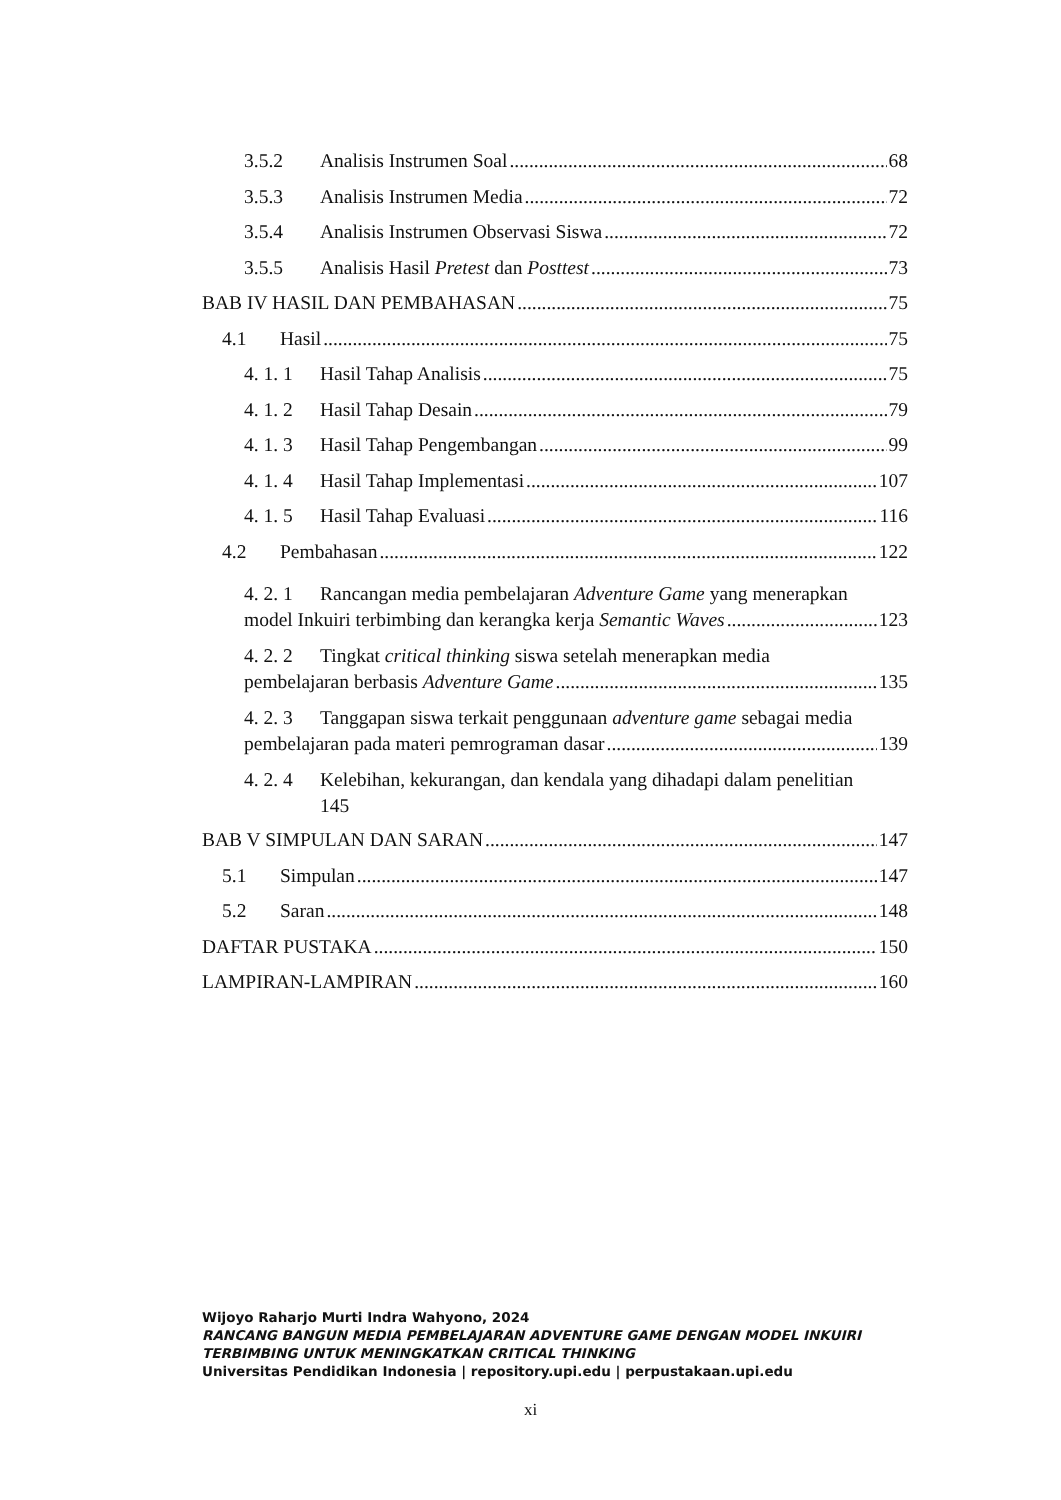3.5.2 Analisis Instrumen Soal 68
3.5.3 Analisis Instrumen Media 72
3.5.4 Analisis Instrumen Observasi Siswa 72
3.5.5 Analisis Hasil Pretest dan Posttest 73
BAB IV HASIL DAN PEMBAHASAN 75
4.1 Hasil 75
4. 1. 1 Hasil Tahap Analisis 75
4. 1. 2 Hasil Tahap Desain 79
4. 1. 3 Hasil Tahap Pengembangan 99
4. 1. 4 Hasil Tahap Implementasi 107
4. 1. 5 Hasil Tahap Evaluasi 116
4.2 Pembahasan 122
4. 2. 1 Rancangan media pembelajaran Adventure Game yang menerapkan
model Inkuiri terbimbing dan kerangka kerja Semantic Waves 123
4. 2. 2 Tingkat critical thinking siswa setelah menerapkan media
pembelajaran berbasis Adventure Game 135
4. 2. 3 Tanggapan siswa terkait penggunaan adventure game sebagai media
pembelajaran pada materi pemrograman dasar 139
4. 2. 4 Kelebihan, kekurangan, dan kendala yang dihadapi dalam penelitian
145
BAB V SIMPULAN DAN SARAN 147
5.1 Simpulan 147
5.2 Saran 148
DAFTAR PUSTAKA 150
LAMPIRAN-LAMPIRAN 160
Wijoyo Raharjo Murti Indra Wahyono, 2024
RANCANG BANGUN MEDIA PEMBELAJARAN ADVENTURE GAME DENGAN MODEL INKUIRI
TERBIMBING UNTUK MENINGKATKAN CRITICAL THINKING
Universitas Pendidikan Indonesia | repository.upi.edu | perpustakaan.upi.edu
xi